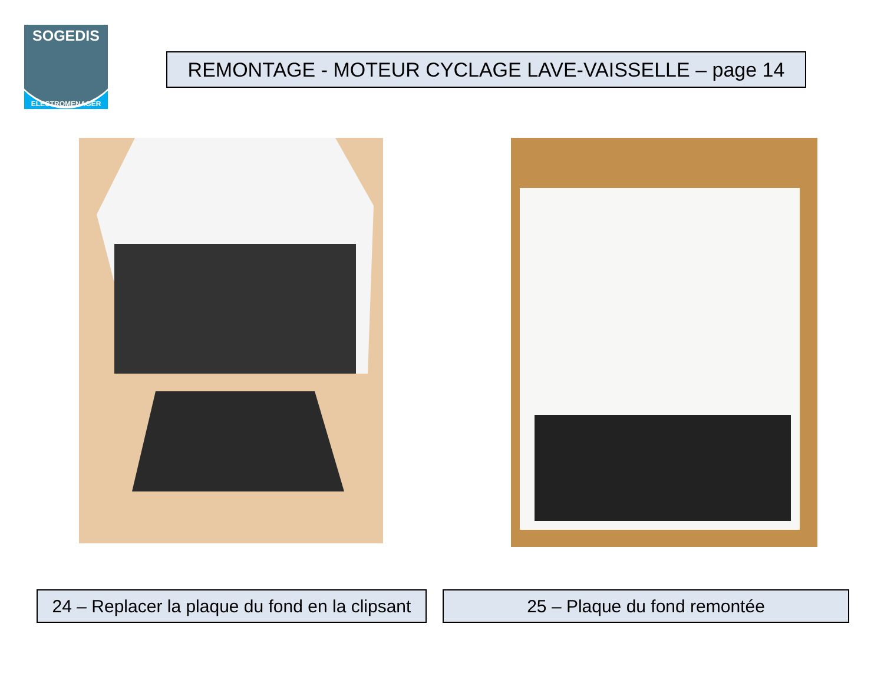SOGEDIS
ELECTROMENAGER
REMONTAGE - MOTEUR CYCLAGE LAVE-VAISSELLE – page 14
24 – Replacer la plaque du fond en la clipsant
25 – Plaque du fond remontée